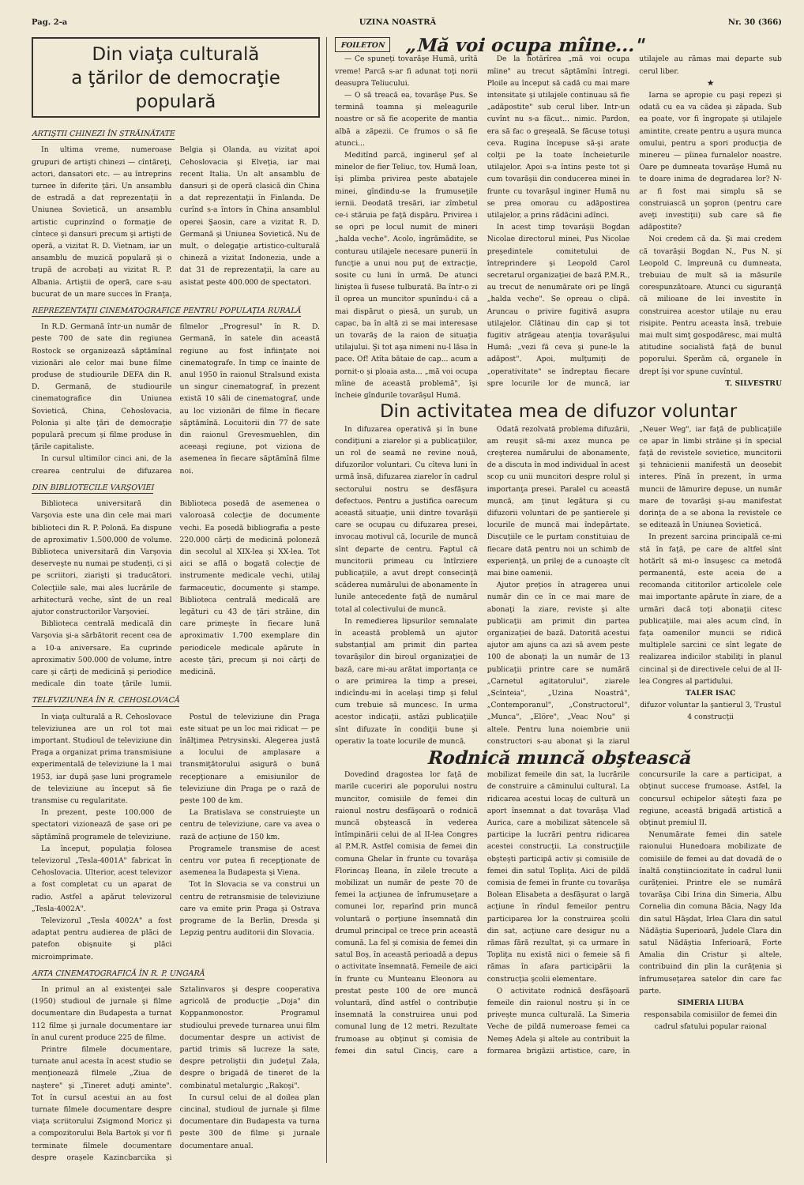Pag. 2-a UZINA NOASTRĂ Nr. 30 (366)
Din viaţa culturală
a ţărilor de democraţie populară
ARTIŞTII CHINEZI ÎN STRĂINĂTATE
In ultima vreme, numeroase grupuri de artişti chinezi — cîntăreţi, actori, dansatori etc. — au întreprins turnee în diferite ţări. Un ansamblu de estradă a dat reprezentaţii în Uniunea Sovietică, un ansamblu artistic cuprinzînd o formaţie de cîntece şi dansuri precum şi artişti de operă, a vizitat R. D. Vietnam, iar un ansamblu de muzică populară şi o trupă de acrobaţi au vizitat R. P. Albania. Artiştii de operă, care s-au bucurat de un mare succes în Franţa, Belgia şi Olanda, au vizitat apoi Cehoslovacia şi Elveţia, iar mai recent Italia. Un alt ansamblu de dansuri şi de operă clasică din China a dat reprezentaţii în Finlanda. De curînd s-a întors în China ansamblul operei Şaosin, care a vizitat R. D. Germană şi Uniunea Sovietică. Nu de mult, o delegaţie artistico-culturală chineză a vizitat Indonezia, unde a dat 31 de reprezentaţii, la care au asistat peste 400.000 de spectatori.
REPREZENTAŢII CINEMATOGRAFICE PENTRU POPULAŢIA RURALĂ
In R.D. Germană într-un număr de peste 700 de sate din regiunea Rostock se organizează săptămînal vizionări ale celor mai bune filme produse de studiourile DEFA din R. D. Germană, de studiourile cinematografice din Uniunea Sovietică, China, Cehoslovacia, Polonia şi alte ţări de democraţie populară precum şi filme produse în ţările capitaliste.
In cursul ultimilor cinci ani, de la crearea centrului de difuzarea filmelor „Progresul" în R. D. Germană, în satele din această regiune au fost înfiinţate noi cinematografe. In timp ce înainte de anul 1950 în raionul Stralsund exista un singur cinematograf, în prezent există 10 săli de cinematograf, unde au loc vizionări de filme în fiecare săptămînă. Locuitorii din 77 de sate din raionul Grevesmuehlen, din aceeaşi regiune, pot viziona de asemenea în fiecare săptămînă filme noi.
DIN BIBLIOTECILE VARŞOVIEI
Biblioteca universitară din Varşovia este una din cele mai mari biblioteci din R. P. Polonă. Ea dispune de aproximativ 1.500.000 de volume. Biblioteca universitară din Varşovia deserveşte nu numai pe studenţi, ci şi pe scriitori, ziarişti şi traducători. Colecţiile sale, mai ales lucrările de arhitectură veche, sînt de un real ajutor constructorilor Varşoviei.
Biblioteca centrală medicală din Varşovia şi-a sărbătorit recent cea de a 10-a aniversare. Ea cuprinde aproximativ 500.000 de volume, între care şi cărţi de medicină şi periodice medicale din toate ţările lumii. Biblioteca posedă de asemenea o valoroasă colecţie de documente vechi. Ea posedă bibliografia a peste 220.000 cărţi de medicină poloneză din secolul al XIX-lea şi XX-lea. Tot aici se află o bogată colecţie de instrumente medicale vechi, utilaj farmaceutic, documente şi stampe. Biblioteca centrală medicală are legături cu 43 de ţări străine, din care primeşte în fiecare lună aproximativ 1.700 exemplare din periodicele medicale apărute în aceste ţări, precum şi noi cărţi de medicină.
TELEVIZIUNEA ÎN R. CEHOSLOVACĂ
In viaţa culturală a R. Cehoslovace televiziunea are un rol tot mai important. Studioul de televiziune din Praga a organizat prima transmisiune experimentală de televiziune la 1 mai 1953, iar după şase luni programele de televiziune au început să fie transmise cu regularitate.
In prezent, peste 100.000 de spectatori vizionează de şase ori pe săptămînă programele de televiziune.
La început, populaţia folosea televizorul „Tesla-4001A" fabricat în Cehoslovacia. Ulterior, acest televizor a fost completat cu un aparat de radio. Astfel a apărut televizorul „Tesla-4002A".
Televizorul „Tesla 4002A" a fost adaptat pentru audierea de plăci de patefon obişnuite şi plăci microimprimate.
Postul de televiziune din Praga este situat pe un loc mai ridicat — pe înălţimea Petrysinski. Alegerea justă a locului de amplasare a transmiţătorului asigură o bună recepţionare a emisiunilor de televiziune din Praga pe o rază de peste 100 de km.
La Bratislava se construieşte un centru de televiziune, care va avea o rază de acţiune de 150 km.
Programele transmise de acest centru vor putea fi recepţionate de asemenea la Budapesta şi Viena.
Tot în Slovacia se va construi un centru de retransmisie de televiziune care va emite prin Praga şi Ostrava programe de la Berlin, Dresda şi Lepzig pentru auditorii din Slovacia.
ARTA CINEMATOGRAFICĂ ÎN R. P. UNGARĂ
In primul an al existenţei sale (1950) studioul de jurnale şi filme documentare din Budapesta a turnat 112 filme şi jurnale documentare iar în anul curent produce 225 de filme.
Printre filmele documentare, turnate anul acesta în acest studio se menţionează filmele „Ziua de naştere" şi „Tineret aduţi aminte". Tot în cursul acestui an au fost turnate filmele documentare despre viaţa scriitorului Zsigmond Moricz şi a compozitorului Bela Bartok şi vor fi terminate filmele documentare despre oraşele Kazincbarcika şi Sztalinvaros şi despre cooperativa agricolă de producţie „Doja" din Koppanmonostor. Programul studioului prevede turnarea unui film documentar despre un activist de partid trimis să lucreze la sate, despre petroliştii din judeţul Zala, despre o brigadă de tineret de la combinatul metalurgic „Rakoşi".
In cursul celui de al doilea plan cincinal, studioul de jurnale şi filme documentare din Budapesta va turna peste 300 de filme şi jurnale documentare anual.
FOILETON
„Mă voi ocupa mîine..."
— Ce spuneţi tovarăşe Humă, urîtă vreme! Parcă s-ar fi adunat toţi norii deasupra Teliucului.
— O să treacă ea, tovarăşe Pus. Se termină toamna şi meleagurile noastre or să fie acoperite de mantia albă a zăpezii. Ce frumos o să fie atunci...
Meditînd parcă, inginerul şef al minelor de fier Teliuc, tov. Humă Ioan, îşi plimba privirea peste abatajele minei, gîndindu-se la frumuseţile iernii. Deodată tresări, iar zîmbetul ce-i stăruia pe faţă dispăru. Privirea i se opri pe locul numit de mineri „halda veche". Acolo, îngrămădite, se conturau utilajele necesare punerii în funcţie a unui nou puţ de extracţie, sosite cu luni în urmă. De atunci liniştea îi fusese tulburată. Ba într-o zi îl oprea un muncitor spunîndu-i că a mai dispărut o piesă, un şurub, un capac, ba în altă zi se mai interesase un tovarăş de la raion de situaţia utilajului. Şi tot aşa nimeni nu-l lăsa în pace. Of! Atîta bătaie de cap... acum a pornit-o şi ploaia asta... „mă voi ocupa mîine de această problemă", îşi încheie gîndurile tovarăşul Humă.
De la hotărîrea „mă voi ocupa mîine" au trecut săptămîni întregi. Ploile au început să cadă cu mai mare intensitate şi utilajele continuau să fie „adăpostite" sub cerul liber. Intr-un cuvînt nu s-a făcut... nimic. Pardon, era să fac o greşeală. Se făcuse totuşi ceva. Rugina începuse să-şi arate colţii pe la toate încheieturile utilajelor. Apoi s-a întins peste tot şi cum tovarăşii din conducerea minei în frunte cu tovarăşul inginer Humă nu se prea omorau cu adăpostirea utilajelor, a prins rădăcini adînci.
In acest timp tovarăşii Bogdan Nicolae directorul minei, Pus Nicolae preşedintele comitetului de întreprindere şi Leopold Carol secretarul organizaţiei de bază P.M.R., au trecut de nenumărate ori pe lîngă „halda veche". Se opreau o clipă. Aruncau o privire fugitivă asupra utilajelor. Clătinau din cap şi tot fugitiv atrăgeau atenţia tovarăşului Humă: „vezi fă ceva şi pune-le la adăpost". Apoi, mulţumiţi de „operativitate" se îndreptau fiecare spre locurile lor de muncă, iar utilajele au rămas mai departe sub cerul liber.
★
Iarna se apropie cu paşi repezi şi odată cu ea va cădea şi zăpada. Sub ea poate, vor fi îngropate şi utilajele amintite, create pentru a uşura munca omului, pentru a spori producţia de minereu — pîinea furnalelor noastre. Oare pe dumneata tovarăşe Humă nu te doare inima de degradarea lor? N-ar fi fost mai simplu să se construiască un şopron (pentru care aveţi investiţii) sub care să fie adăpostite?
Noi credem că da. Şi mai credem că tovarăşii Bogdan N., Pus N. şi Leopold C. împreună cu dumneata, trebuiau de mult să ia măsurile corespunzătoare. Atunci cu siguranţă că milioane de lei investite în construirea acestor utilaje nu erau risipite. Pentru aceasta însă, trebuie mai mult simţ gospodăresc, mai multă atitudine socialistă faţă de bunul poporului. Sperăm că, organele în drept îşi vor spune cuvîntul.
T. SILVESTRU
Din activitatea mea de difuzor voluntar
In difuzarea operativă şi în bune condiţiuni a ziarelor şi a publicaţiilor, un rol de seamă ne revine nouă, difuzorilor voluntari. Cu cîteva luni în urmă însă, difuzarea ziarelor în cadrul sectorului nostru se desfăşura defectuos. Pentru a justifica oarecum această situaţie, unii dintre tovarăşii care se ocupau cu difuzarea presei, invocau motivul că, locurile de muncă sînt departe de centru. Faptul că muncitorii primeau cu întîrziere publicaţiile, a avut drept consecinţă scăderea numărului de abonamente în lunile antecedente faţă de numărul total al colectivului de muncă.
In remedierea lipsurilor semnalate în această problemă un ajutor substanţial am primit din partea tovarăşilor din biroul organizaţiei de bază, care mi-au arătat importanţa ce o are primirea la timp a presei, indicîndu-mi în acelaşi timp şi felul cum trebuie să muncesc. In urma acestor indicaţii, astăzi publicaţiile sînt difuzate în condiţii bune şi operativ la toate locurile de muncă.
Odată rezolvată problema difuzării, am reuşit să-mi axez munca pe creşterea numărului de abonamente, de a discuta în mod individual în acest scop cu unii muncitori despre rolul şi importanţa presei. Paralel cu această muncă, am ţinut legătura şi cu difuzorii voluntari de pe şantierele şi locurile de muncă mai îndepărtate. Discuţiile ce le purtam constituiau de fiecare dată pentru noi un schimb de experienţă, un prilej de a cunoaşte cît mai bine oamenii.
Ajutor preţios în atragerea unui număr din ce în ce mai mare de abonaţi la ziare, reviste şi alte publicaţii am primit din partea organizaţiei de bază. Datorită acestui ajutor am ajuns ca azi să avem peste 100 de abonaţi la un număr de 13 publicaţii printre care se numără „Carnetul agitatorului", ziarele „Scînteia", „Uzina Noastră", „Contemporanul", „Constructorul", „Munca", „Elöre", „Veac Nou" şi altele. Pentru luna noiembrie unii constructori s-au abonat şi la ziarul „Neuer Weg", iar faţă de publicaţiile ce apar în limbi străine şi în special faţă de revistele sovietice, muncitorii şi tehnicienii manifestă un deosebit interes. Pînă în prezent, în urma muncii de lămurire depuse, un număr mare de tovarăşi şi-au manifestat dorinţa de a se abona la revistele ce se editează în Uniunea Sovietică.
In prezent sarcina principală ce-mi stă în faţă, pe care de altfel sînt hotărît să mi-o însuşesc ca metodă permanentă, este aceia de a recomanda cititorilor articolele cele mai importante apărute în ziare, de a urmări dacă toţi abonaţii citesc publicaţiile, mai ales acum cînd, în faţa oamenilor muncii se ridică multiplele sarcini ce sînt legate de realizarea indicilor stabiliţi în planul cincinal şi de directivele celui de al II-lea Congres al partidului.
TALER ISAC
difuzor voluntar la şantierul 3, Trustul 4 construcţii
Rodnică muncă obştească
Dovedind dragostea lor faţă de marile cuceriri ale poporului nostru muncitor, comisiile de femei din raionul nostru desfăşoară o rodnică muncă obştească în vederea întîmpinării celui de al II-lea Congres al P.M.R. Astfel comisia de femei din comuna Ghelar în frunte cu tovarăşa Florincaş Ileana, în zilele trecute a mobilizat un număr de peste 70 de femei la acţiunea de înfrumuseţare a comunei lor, reparînd prin muncă voluntară o porţiune însemnată din drumul principal ce trece prin această comună. La fel şi comisia de femei din satul Boş, în această perioadă a depus o activitate însemnată. Femeile de aici în frunte cu Munteanu Eleonora au prestat peste 100 de ore muncă voluntară, dînd astfel o contribuţie însemnată la construirea unui pod comunal lung de 12 metri. Rezultate frumoase au obţinut şi comisia de femei din satul Cinciş, care a mobilizat femeile din sat, la lucrările de construire a căminului cultural. La ridicarea acestui locaş de cultură un aport însemnat a dat tovarăşa Vlad Aurica, care a mobilizat sătencele să participe la lucrări pentru ridicarea acestei construcţii. La construcţiile obşteşti participă activ şi comisiile de femei din satul Topliţa. Aici de pildă comisia de femei în frunte cu tovarăşa Bolean Elisabeta a desfăşurat o largă acţiune în rîndul femeilor pentru participarea lor la construirea şcolii din sat, acţiune care desigur nu a rămas fără rezultat, şi ca urmare în Topliţa nu există nici o femeie să fi rămas în afara participării la construcţia şcolii elementare.
O activitate rodnică desfăşoară femeile din raionul nostru şi în ce priveşte munca culturală. La Simeria Veche de pildă numeroase femei ca Nemeş Adela şi altele au contribuit la formarea brigăzii artistice, care, în concursurile la care a participat, a obţinut succese frumoase. Astfel, la concursul echipelor săteşti faza pe regiune, această brigadă artistică a obţinut premiul II.
Nenumărate femei din satele raionului Hunedoara mobilizate de comisiile de femei au dat dovadă de o înaltă conştiinciozitate în cadrul lunii curăţeniei. Printre ele se numără tovarăşa Cibi Irina din Simeria, Albu Cornelia din comuna Băcia, Nagy Ida din satul Hăşdat, Irlea Clara din satul Nădăştia Superioară, Judele Clara din satul Nădăştia Inferioară, Forte Amalia din Cristur şi altele, contribuind din plin la curăţenia şi înfrumuseţarea satelor din care fac parte.
SIMERIA LIUBA
responsabila comisiilor de femei din cadrul sfatului popular raional